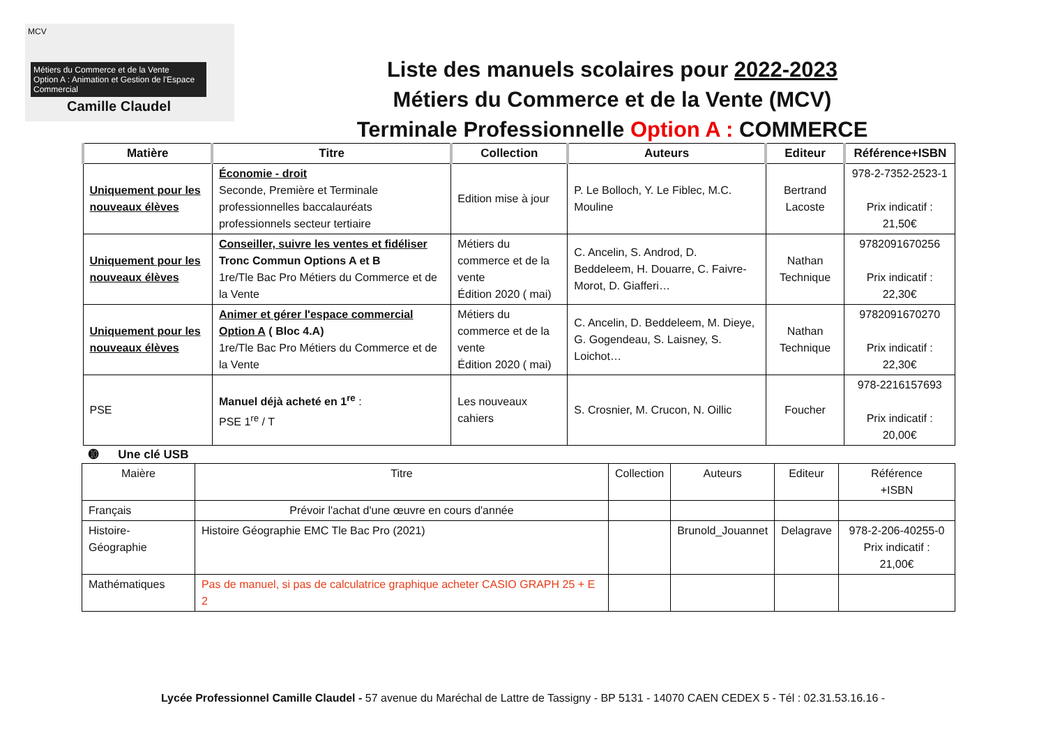MCV
Métiers du Commerce et de la Vente
Option A : Animation et Gestion de l'Espace Commercial
Camille Claudel
Liste des manuels scolaires pour 2022-2023
Métiers du Commerce et de la Vente (MCV)
Terminale Professionnelle Option A : COMMERCE
| Matière | Titre | Collection | Auteurs | Editeur | Référence+ISBN |
| --- | --- | --- | --- | --- | --- |
| Uniquement pour les nouveaux élèves | Économie - droit Seconde, Première et Terminale professionnelles baccalauréats professionnels secteur tertiaire | Edition mise à jour | P. Le Bolloch, Y. Le Fiblec, M.C. Mouline | Bertrand Lacoste | 978-2-7352-2523-1 Prix indicatif : 21,50€ |
| Uniquement pour les nouveaux élèves | Conseiller, suivre les ventes et fidéliser Tronc Commun Options A et B 1re/Tle Bac Pro Métiers du Commerce et de la Vente | Métiers du commerce et de la vente Édition 2020 ( mai) | C. Ancelin, S. Androd, D. Beddeleem, H. Douarre, C. Faivre-Morot, D. Giafferi… | Nathan Technique | 9782091670256 Prix indicatif : 22,30€ |
| Uniquement pour les nouveaux élèves | Animer et gérer l'espace commercial Option A ( Bloc 4.A) 1re/Tle Bac Pro Métiers du Commerce et de la Vente | Métiers du commerce et de la vente Édition 2020 ( mai) | C. Ancelin, D. Beddeleem, M. Dieye, G. Gogendeau, S. Laisney, S. Loichot… | Nathan Technique | 9782091670270 Prix indicatif : 22,30€ |
| PSE | Manuel déjà acheté en 1<sup>re</sup> : PSE 1<sup>re</sup> / T | Les nouveaux cahiers | S. Crosnier, M. Crucon, N. Oillic | Foucher | 978-2216157693 Prix indicatif : 20,00€ |
➓ Une clé USB
| Maière | Titre | Collection | Auteurs | Editeur | Référence +ISBN |
| Français | Prévoir l'achat d'une œuvre en cours d'année | | | | |
| Histoire-Géographie | Histoire Géographie EMC Tle Bac Pro (2021) | | Brunold_Jouannet | Delagrave | 978-2-206-40255-0 Prix indicatif : 21,00€ |
| Mathématiques | Pas de manuel, si pas de calculatrice graphique acheter CASIO GRAPH 25 + E 2 | | | | |
Lycée Professionnel Camille Claudel - 57 avenue du Maréchal de Lattre de Tassigny - BP 5131 - 14070 CAEN CEDEX 5 - Tél : 02.31.53.16.16 -